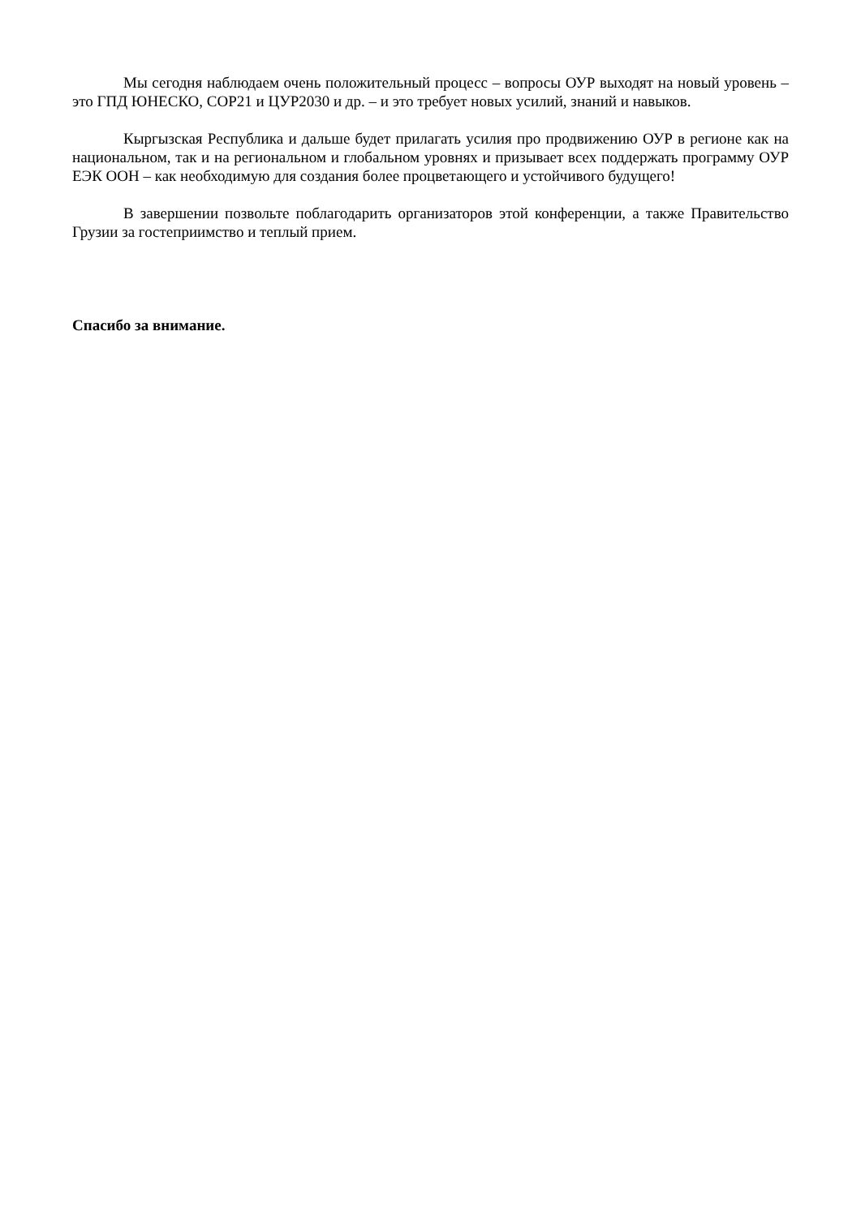Мы сегодня наблюдаем очень положительный процесс – вопросы ОУР выходят на новый уровень – это ГПД ЮНЕСКО, COP21 и ЦУР2030 и др. – и это требует новых усилий, знаний и навыков.
Кыргызская Республика и дальше будет прилагать усилия про продвижению ОУР в регионе как на национальном, так и на региональном и глобальном уровнях и призывает всех поддержать программу ОУР ЕЭК ООН – как необходимую для создания более процветающего и устойчивого будущего!
В завершении позвольте поблагодарить организаторов этой конференции, а также Правительство Грузии за гостеприимство и теплый прием.
Спасибо за внимание.